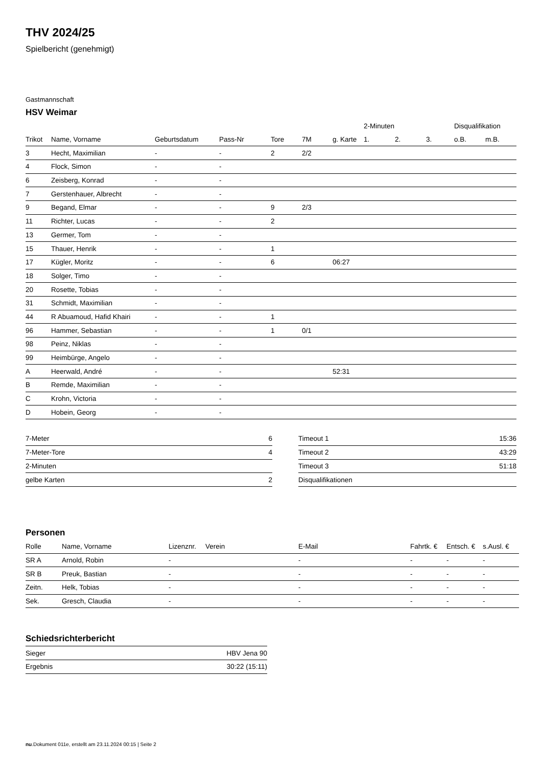THV 2024/25
Spielbericht (genehmigt)
Gastmannschaft
HSV Weimar
| | | | | | | | 2-Minuten | | | Disqualifikation | |
| --- | --- | --- | --- | --- | --- | --- | --- | --- | --- | --- | --- |
| Trikot | Name, Vorname | Geburtsdatum | Pass-Nr | Tore | 7M | g. Karte | 1. | 2. | 3. | o.B. | m.B. |
| 3 | Hecht, Maximilian | - | - | 2 | 2/2 | | | | | | |
| 4 | Flock, Simon | - | - | | | | | | | | |
| 6 | Zeisberg, Konrad | - | - | | | | | | | | |
| 7 | Gerstenhauer, Albrecht | - | - | | | | | | | | |
| 9 | Begand, Elmar | - | - | 9 | 2/3 | | | | | | |
| 11 | Richter, Lucas | - | - | 2 | | | | | | | |
| 13 | Germer, Tom | - | - | | | | | | | | |
| 15 | Thauer, Henrik | - | - | 1 | | | | | | | |
| 17 | Kügler, Moritz | - | - | 6 | | 06:27 | | | | | |
| 18 | Solger, Timo | - | - | | | | | | | | |
| 20 | Rosette, Tobias | - | - | | | | | | | | |
| 31 | Schmidt, Maximilian | - | - | | | | | | | | |
| 44 | R Abuamoud, Hafid Khairi | - | - | 1 | | | | | | | |
| 96 | Hammer, Sebastian | - | - | 1 | 0/1 | | | | | | |
| 98 | Peinz, Niklas | - | - | | | | | | | | |
| 99 | Heimbürge, Angelo | - | - | | | | | | | | |
| A | Heerwald, André | - | - | | | 52:31 | | | | | |
| B | Remde, Maximilian | - | - | | | | | | | | |
| C | Krohn, Victoria | - | - | | | | | | | | |
| D | Hobein, Georg | - | - | | | | | | | | |
| 7-Meter | 6 |
| 7-Meter-Tore | 4 |
| 2-Minuten | |
| gelbe Karten | 2 |
| Timeout 1 | 15:36 |
| Timeout 2 | 43:29 |
| Timeout 3 | 51:18 |
| Disqualifikationen | |
Personen
| Rolle | Name, Vorname | Lizenznr. | Verein | E-Mail | Fahrtk. € | Entsch. € | s.Ausl. € |
| --- | --- | --- | --- | --- | --- | --- | --- |
| SR A | Arnold, Robin | - | | - | - | - | - |
| SR B | Preuk, Bastian | - | | - | - | - | - |
| Zeitn. | Helk, Tobias | - | | - | - | - | - |
| Sek. | Gresch, Claudia | - | | - | - | - | - |
Schiedsrichterbericht
| Sieger | HBV Jena 90 |
| Ergebnis | 30:22 (15:11) |
nu.Dokument 011e, erstellt am 23.11.2024 00:15 | Seite 2